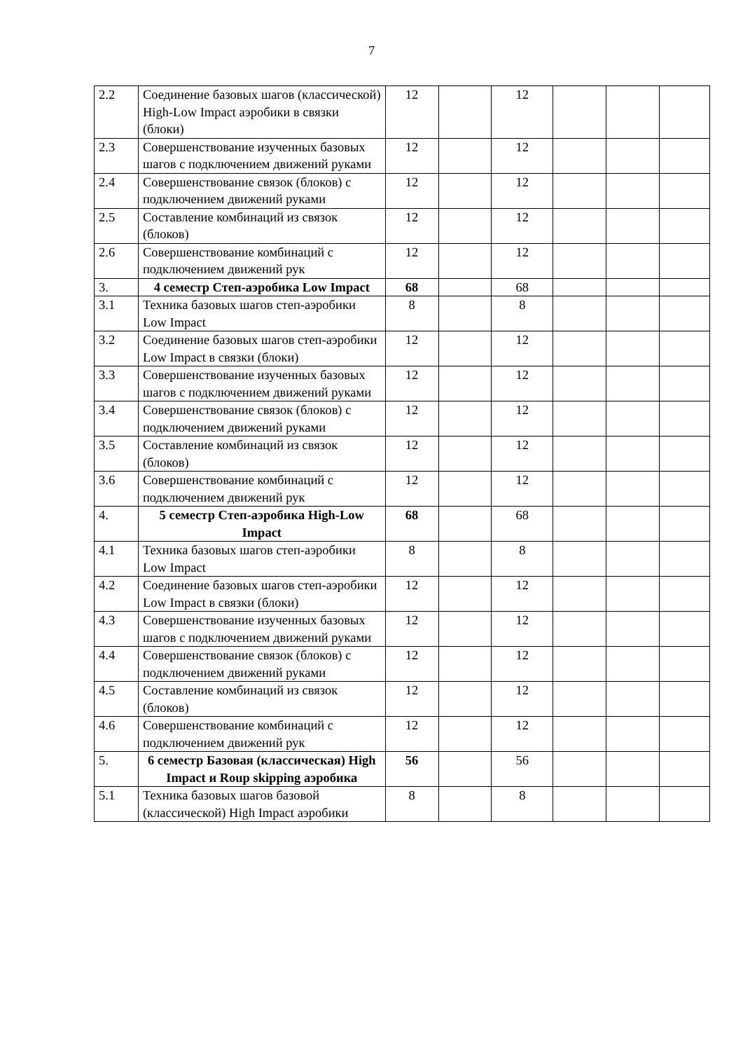7
| 2.2 | Соединение базовых шагов (классической) High-Low Impact аэробики в связки (блоки) | 12 | | 12 | | | |
| 2.3 | Совершенствование изученных базовых шагов с подключением движений руками | 12 | | 12 | | | |
| 2.4 | Совершенствование связок (блоков) с подключением движений руками | 12 | | 12 | | | |
| 2.5 | Составление комбинаций из связок (блоков) | 12 | | 12 | | | |
| 2.6 | Совершенствование комбинаций с подключением движений рук | 12 | | 12 | | | |
| 3. | 4 семестр Степ-аэробика Low Impact | 68 | | 68 | | | |
| 3.1 | Техника базовых шагов степ-аэробики Low Impact | 8 | | 8 | | | |
| 3.2 | Соединение базовых шагов степ-аэробики Low Impact в связки (блоки) | 12 | | 12 | | | |
| 3.3 | Совершенствование изученных базовых шагов с подключением движений руками | 12 | | 12 | | | |
| 3.4 | Совершенствование связок (блоков) с подключением движений руками | 12 | | 12 | | | |
| 3.5 | Составление комбинаций из связок (блоков) | 12 | | 12 | | | |
| 3.6 | Совершенствование комбинаций с подключением движений рук | 12 | | 12 | | | |
| 4. | 5 семестр Степ-аэробика High-Low Impact | 68 | | 68 | | | |
| 4.1 | Техника базовых шагов степ-аэробики Low Impact | 8 | | 8 | | | |
| 4.2 | Соединение базовых шагов степ-аэробики Low Impact в связки (блоки) | 12 | | 12 | | | |
| 4.3 | Совершенствование изученных базовых шагов с подключением движений руками | 12 | | 12 | | | |
| 4.4 | Совершенствование связок (блоков) с подключением движений руками | 12 | | 12 | | | |
| 4.5 | Составление комбинаций из связок (блоков) | 12 | | 12 | | | |
| 4.6 | Совершенствование комбинаций с подключением движений рук | 12 | | 12 | | | |
| 5. | 6 семестр Базовая (классическая) High Impact и Roup skipping аэробика | 56 | | 56 | | | |
| 5.1 | Техника базовых шагов базовой (классической) High Impact аэробики | 8 | | 8 | | | |